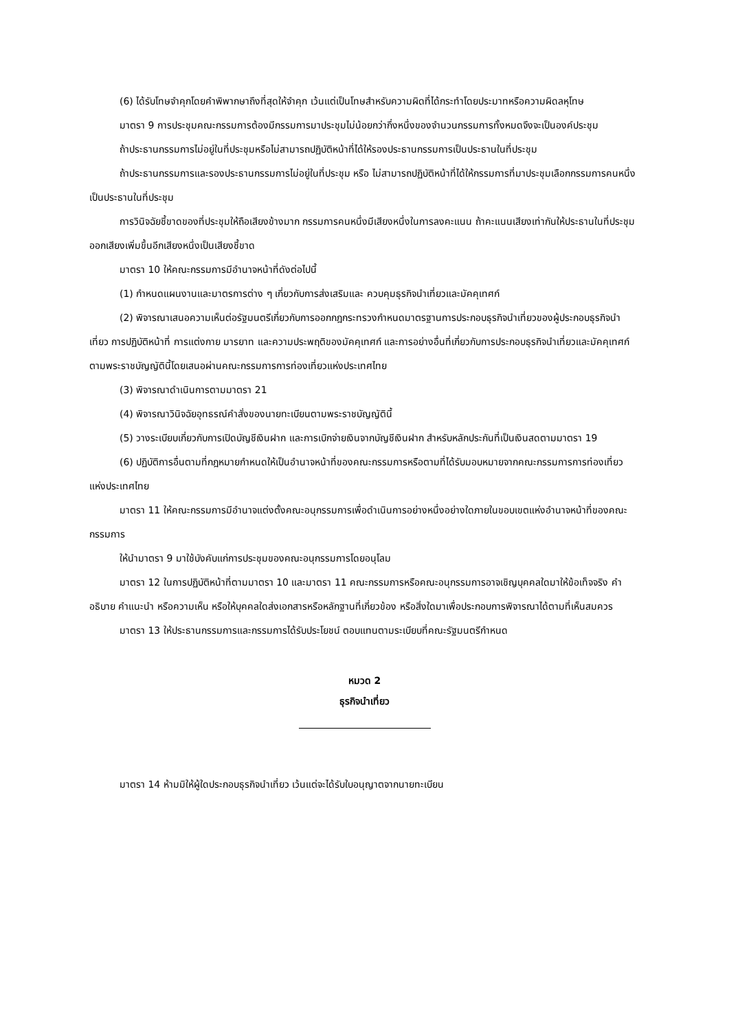(6) ได้รับโทษจำคุกโดยคำพิพากษาถึงที่สุดให้จำคุก เว้นแต่เป็นโทษสำหรับความผิดที่ได้กระทำโดยประมาทหรือความผิดลหุโทษ
มาตรา 9 การประชุมคณะกรรมการต้องมีกรรมการมาประชุมไม่น้อยกว่ากึ่งหนึ่งของจำนวนกรรมการทั้งหมดจึงจะเป็นองค์ประชุม
ถ้าประธานกรรมการไม่อยู่ในที่ประชุมหรือไม่สามารถปฏิบัติหน้าที่ได้ให้รองประธานกรรมการเป็นประธานในที่ประชุม
ถ้าประธานกรรมการและรองประธานกรรมการไม่อยู่ในที่ประชุม หรือ ไม่สามารถปฏิบัติหน้าที่ได้ให้กรรมการที่มาประชุมเลือกกรรมการคนหนึ่งเป็นประธานในที่ประชุม
การวินิจฉัยชี้ขาดของที่ประชุมให้ถือเสียงข้างมาก กรรมการคนหนึ่งมีเสียงหนึ่งในการลงคะแนน ถ้าคะแนนเสียงเท่ากันให้ประธานในที่ประชุมออกเสียงเพิ่มขึ้นอีกเสียงหนึ่งเป็นเสียงชี้ขาด
มาตรา 10 ให้คณะกรรมการมีอำนาจหน้าที่ดังต่อไปนี้
(1) กำหนดแผนงานและมาตรการต่าง ๆ เกี่ยวกับการส่งเสริมและ ควบคุมธุรกิจนำเที่ยวและมัคคุเทศก์
(2) พิจารณาเสนอความเห็นต่อรัฐมนตรีเกี่ยวกับการออกกฎกระทรวงกำหนดมาตรฐานการประกอบธุรกิจนำเที่ยวของผู้ประกอบธุรกิจนำเที่ยว การปฏิบัติหน้าที่ การแต่งกาย มารยาท และความประพฤติของมัคคุเทศก์ และการอย่างอื่นที่เกี่ยวกับการประกอบธุรกิจนำเที่ยวและมัคคุเทศก์ตามพระราชบัญญัตินี้โดยเสนอผ่านคณะกรรมการการท่องเที่ยวแห่งประเทศไทย
(3) พิจารณาดำเนินการตามมาตรา 21
(4) พิจารณาวินิจฉัยอุทธรณ์คำสั่งของนายทะเบียนตามพระราชบัญญัตินี้
(5) วางระเบียบเกี่ยวกับการเปิดบัญชีเงินฝาก และการเบิกจ่ายเงินจากบัญชีเงินฝาก สำหรับหลักประกันที่เป็นเงินสดตามมาตรา 19
(6) ปฏิบัติการอื่นตามที่กฎหมายกำหนดให้เป็นอำนาจหน้าที่ของคณะกรรมการหรือตามที่ได้รับมอบหมายจากคณะกรรมการการท่องเที่ยวแห่งประเทศไทย
มาตรา 11 ให้คณะกรรมการมีอำนาจแต่งตั้งคณะอนุกรรมการเพื่อดำเนินการอย่างหนึ่งอย่างใดภายในขอบเขตแห่งอำนาจหน้าที่ของคณะกรรมการ
ให้นำมาตรา 9 มาใช้บังคับแก่การประชุมของคณะอนุกรรมการโดยอนุโลม
มาตรา 12 ในการปฏิบัติหน้าที่ตามมาตรา 10 และมาตรา 11 คณะกรรมการหรือคณะอนุกรรมการอาจเชิญบุคคลใดมาให้ข้อเท็จจริง คำอธิบาย คำแนะนำ หรือความเห็น หรือให้บุคคลใดส่งเอกสารหรือหลักฐานที่เกี่ยวข้อง หรือสิ่งใดมาเพื่อประกอบการพิจารณาได้ตามที่เห็นสมควร
มาตรา 13 ให้ประธานกรรมการและกรรมการได้รับประโยชน์ ตอบแทนตามระเบียบที่คณะรัฐมนตรีกำหนด
หมวด 2
ธุรกิจนำเที่ยว
มาตรา 14 ห้ามมิให้ผู้ใดประกอบธุรกิจนำเที่ยว เว้นแต่จะได้รับใบอนุญาตจากนายทะเบียน